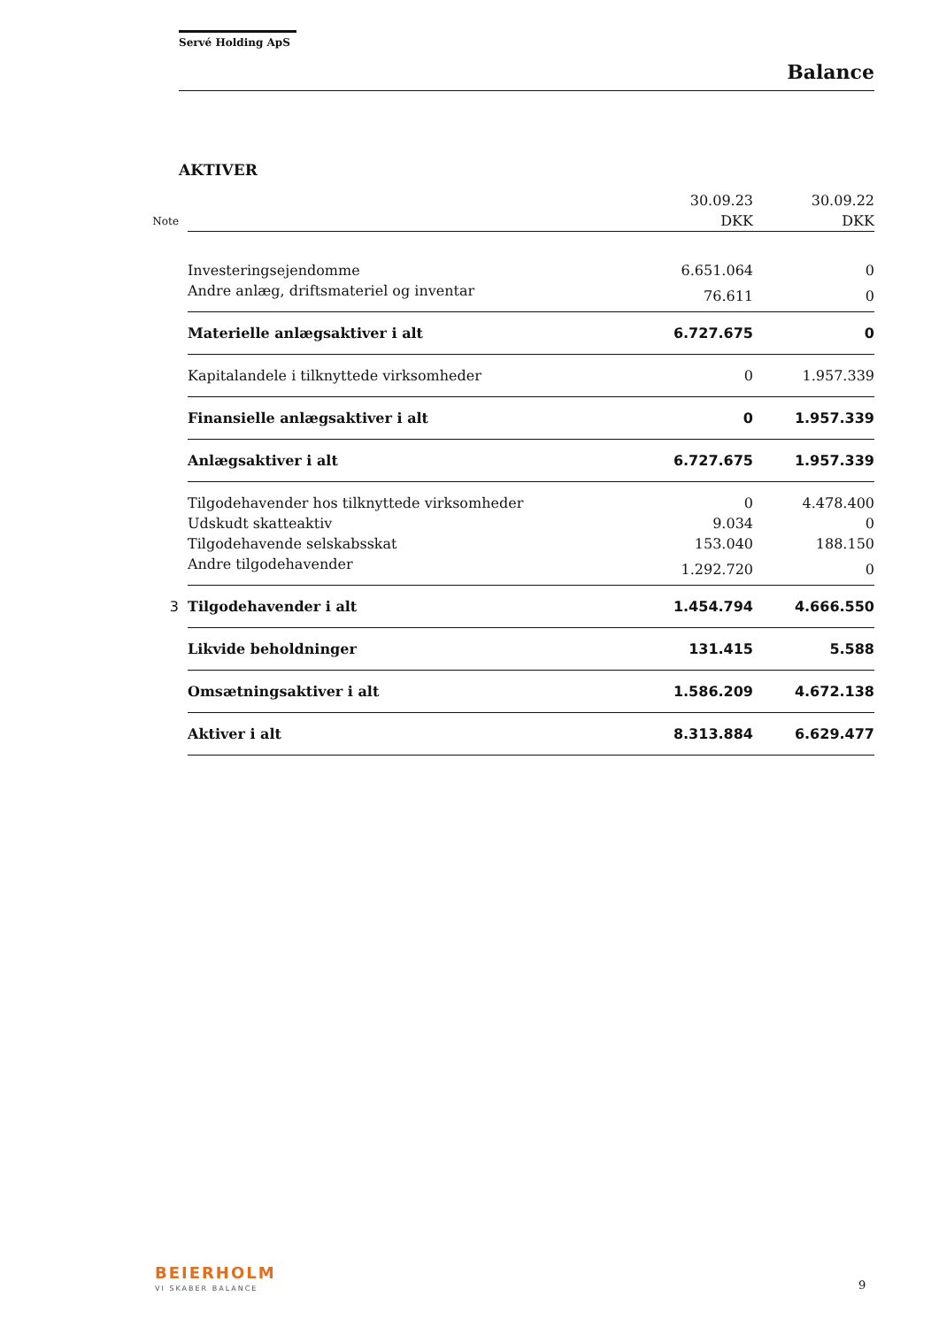Servé Holding ApS
Balance
AKTIVER
| | | 30.09.23 | 30.09.22 |
| --- | --- | --- | --- |
| Note | | DKK | DKK |
| | Investeringsejendomme | 6.651.064 | 0 |
| | Andre anlæg, driftsmateriel og inventar | 76.611 | 0 |
| | Materielle anlægsaktiver i alt | 6.727.675 | 0 |
| | Kapitalandele i tilknyttede virksomheder | 0 | 1.957.339 |
| | Finansielle anlægsaktiver i alt | 0 | 1.957.339 |
| | Anlægsaktiver i alt | 6.727.675 | 1.957.339 |
| | Tilgodehavender hos tilknyttede virksomheder | 0 | 4.478.400 |
| | Udskudt skatteaktiv | 9.034 | 0 |
| | Tilgodehavende selskabsskat | 153.040 | 188.150 |
| | Andre tilgodehavender | 1.292.720 | 0 |
| 3 | Tilgodehavender i alt | 1.454.794 | 4.666.550 |
| | Likvide beholdninger | 131.415 | 5.588 |
| | Omsætningsaktiver i alt | 1.586.209 | 4.672.138 |
| | Aktiver i alt | 8.313.884 | 6.629.477 |
BEIERHOLM
VI SKABER BALANCE 9